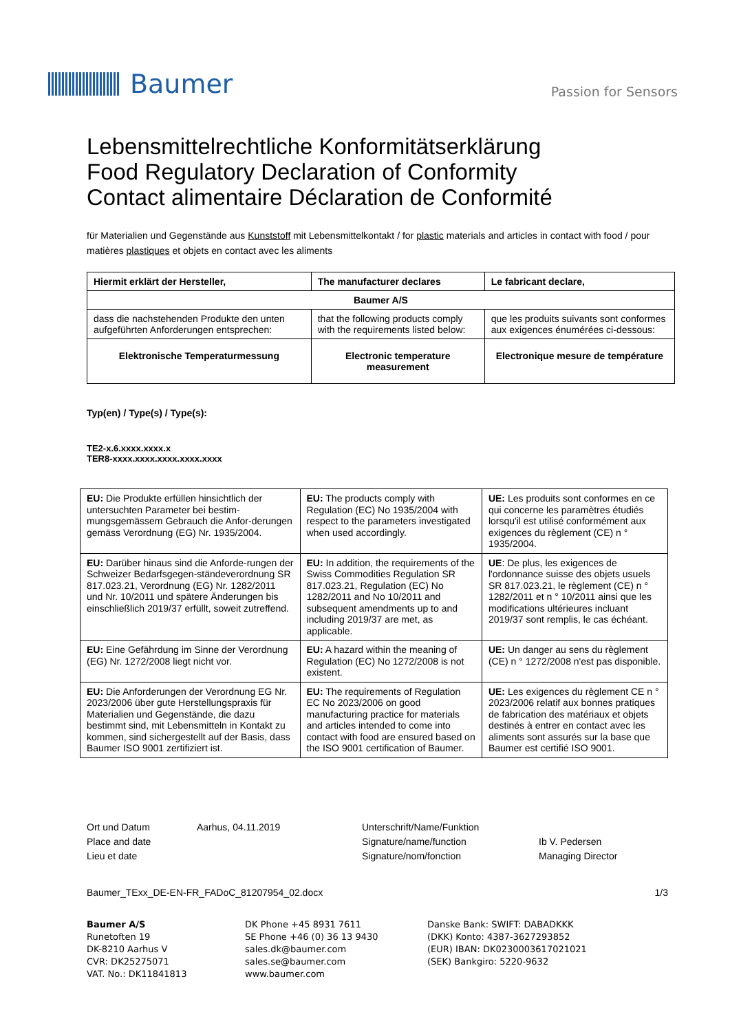Baumer
Passion for Sensors
Lebensmittelrechtliche Konformitätserklärung
Food Regulatory Declaration of Conformity
Contact alimentaire Déclaration de Conformité
für Materialien und Gegenstände aus Kunststoff mit Lebensmittelkontakt / for plastic materials and articles in contact with food / pour matières plastiques et objets en contact avec les aliments
| Hiermit erklärt der Hersteller, | The manufacturer declares | Le fabricant declare, |
| --- | --- | --- |
| Baumer A/S | | |
| dass die nachstehenden Produkte den unten aufgeführten Anforderungen entsprechen: | that the following products comply with the requirements listed below: | que les produits suivants sont conformes aux exigences énumérées ci-dessous: |
| Elektronische Temperaturmessung | Electronic temperature measurement | Electronique mesure de température |
Typ(en) / Type(s) / Type(s):
TE2-x.6.xxxx.xxxx.x
TER8-xxxx.xxxx.xxxx.xxxx.xxxx
| EU: Die Produkte erfüllen hinsichtlich der untersuchten Parameter bei bestim-mungsgemässem Gebrauch die Anfor-derungen gemäss Verordnung (EG) Nr. 1935/2004. | EU: The products comply with Regulation (EC) No 1935/2004 with respect to the parameters investigated when used accordingly. | UE: Les produits sont conformes en ce qui concerne les paramètres étudiés lorsqu'il est utilisé conformément aux exigences du règlement (CE) n ° 1935/2004. |
| EU: Darüber hinaus sind die Anforde-rungen der Schweizer Bedarfsgegen-ständeverordnung SR 817.023.21, Verordnung (EG) Nr. 1282/2011 und Nr. 10/2011 und spätere Änderungen bis einschließlich 2019/37 erfüllt, soweit zutreffend. | EU: In addition, the requirements of the Swiss Commodities Regulation SR 817.023.21, Regulation (EC) No 1282/2011 and No 10/2011 and subsequent amendments up to and including 2019/37 are met, as applicable. | UE : De plus, les exigences de l'ordonnance suisse des objets usuels SR 817.023.21, le règlement (CE) n ° 1282/2011 et n ° 10/2011 ainsi que les modifications ultérieures incluant 2019/37 sont remplis, le cas échéant. |
| EU: Eine Gefährdung im Sinne der Verordnung (EG) Nr. 1272/2008 liegt nicht vor. | EU: A hazard within the meaning of Regulation (EC) No 1272/2008 is not existent. | UE: Un danger au sens du règlement (CE) n ° 1272/2008 n'est pas disponible. |
| EU: Die Anforderungen der Verordnung EG Nr. 2023/2006 über gute Herstellungspraxis für Materialien und Gegenstände, die dazu bestimmt sind, mit Lebensmitteln in Kontakt zu kommen, sind sichergestellt auf der Basis, dass Baumer ISO 9001 zertifiziert ist. | EU: The requirements of Regulation EC No 2023/2006 on good manufacturing practice for materials and articles intended to come into contact with food are ensured based on the ISO 9001 certification of Baumer. | UE: Les exigences du règlement CE n ° 2023/2006 relatif aux bonnes pratiques de fabrication des matériaux et objets destinés à entrer en contact avec les aliments sont assurés sur la base que Baumer est certifié ISO 9001. |
Ort und Datum
Place and date
Lieu et date
Aarhus, 04.11.2019
Unterschrift/Name/Funktion
Signature/name/function
Signature/nom/fonction
Ib V. Pedersen
Managing Director
Baumer_TExx_DE-EN-FR_FADoC_81207954_02.docx 1/3
Baumer A/S
Runetoften 19
DK-8210 Aarhus V
CVR: DK25275071
VAT. No.: DK11841813
DK Phone +45 8931 7611
SE Phone +46 (0) 36 13 9430
sales.dk@baumer.com
sales.se@baumer.com
www.baumer.com
Danske Bank: SWIFT: DABADKKK
(DKK) Konto: 4387-3627293852
(EUR) IBAN: DK0230003617021021
(SEK) Bankgiro: 5220-9632